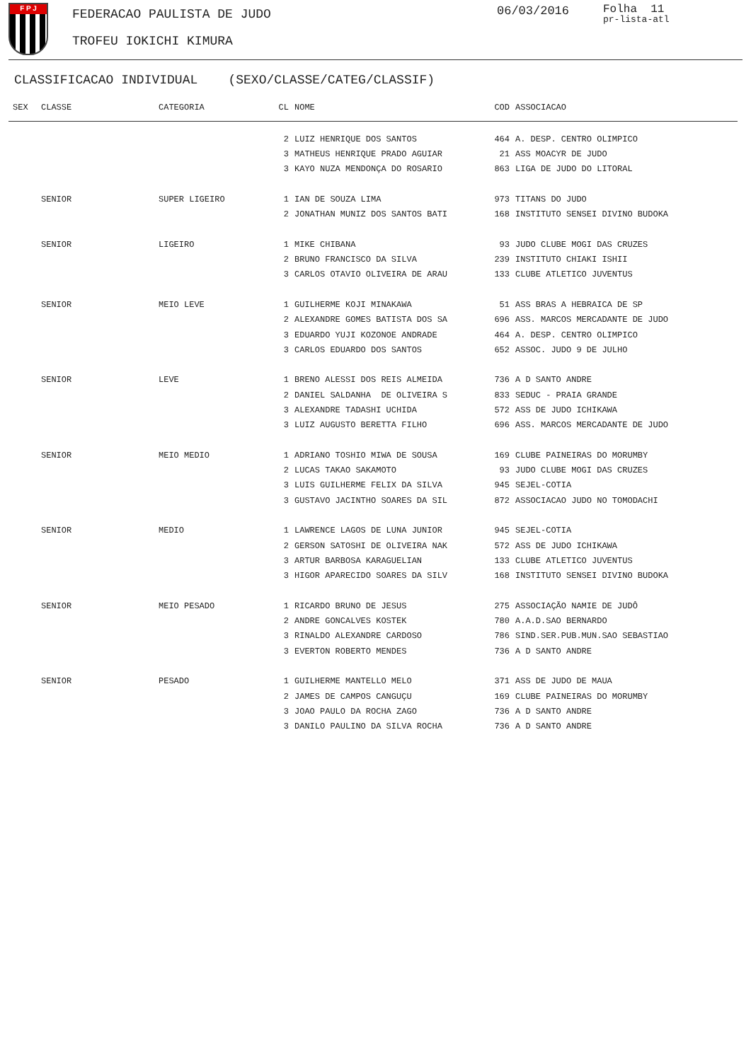F P J
FEDERACAO PAULISTA DE JUDO
TROFEU IOKICHI KIMURA
06/03/2016 Folha 11
pr-lista-atl
CLASSIFICACAO INDIVIDUAL (SEXO/CLASSE/CATEG/CLASSIF)
| SEX | CLASSE | CATEGORIA | CL | NOME | COD | ASSOCIACAO |
| --- | --- | --- | --- | --- | --- | --- |
| | | | 2 | LUIZ HENRIQUE DOS SANTOS | 464 | A. DESP. CENTRO OLIMPICO |
| | | | 3 | MATHEUS HENRIQUE PRADO AGUIAR | 21 | ASS MOACYR DE JUDO |
| | | | 3 | KAYO NUZA MENDONÇA DO ROSARIO | 863 | LIGA DE JUDO DO LITORAL |
| | SENIOR | SUPER LIGEIRO | 1 | IAN DE SOUZA LIMA | 973 | TITANS DO JUDO |
| | | | 2 | JONATHAN MUNIZ DOS SANTOS BATI | 168 | INSTITUTO SENSEI DIVINO BUDOKA |
| | SENIOR | LIGEIRO | 1 | MIKE CHIBANA | 93 | JUDO CLUBE MOGI DAS CRUZES |
| | | | 2 | BRUNO FRANCISCO DA SILVA | 239 | INSTITUTO CHIAKI ISHII |
| | | | 3 | CARLOS OTAVIO OLIVEIRA DE ARAU | 133 | CLUBE ATLETICO JUVENTUS |
| | SENIOR | MEIO LEVE | 1 | GUILHERME KOJI MINAKAWA | 51 | ASS BRAS A HEBRAICA DE SP |
| | | | 2 | ALEXANDRE GOMES BATISTA DOS SA | 696 | ASS. MARCOS MERCADANTE DE JUDO |
| | | | 3 | EDUARDO YUJI KOZONOE ANDRADE | 464 | A. DESP. CENTRO OLIMPICO |
| | | | 3 | CARLOS EDUARDO DOS SANTOS | 652 | ASSOC. JUDO 9 DE JULHO |
| | SENIOR | LEVE | 1 | BRENO ALESSI DOS REIS ALMEIDA | 736 | A D SANTO ANDRE |
| | | | 2 | DANIEL SALDANHA DE OLIVEIRA S | 833 | SEDUC - PRAIA GRANDE |
| | | | 3 | ALEXANDRE TADASHI UCHIDA | 572 | ASS DE JUDO ICHIKAWA |
| | | | 3 | LUIZ AUGUSTO BERETTA FILHO | 696 | ASS. MARCOS MERCADANTE DE JUDO |
| | SENIOR | MEIO MEDIO | 1 | ADRIANO TOSHIO MIWA DE SOUSA | 169 | CLUBE PAINEIRAS DO MORUMBY |
| | | | 2 | LUCAS TAKAO SAKAMOTO | 93 | JUDO CLUBE MOGI DAS CRUZES |
| | | | 3 | LUIS GUILHERME FELIX DA SILVA | 945 | SEJEL-COTIA |
| | | | 3 | GUSTAVO JACINTHO SOARES DA SIL | 872 | ASSOCIACAO JUDO NO TOMODACHI |
| | SENIOR | MEDIO | 1 | LAWRENCE LAGOS DE LUNA JUNIOR | 945 | SEJEL-COTIA |
| | | | 2 | GERSON SATOSHI DE OLIVEIRA NAK | 572 | ASS DE JUDO ICHIKAWA |
| | | | 3 | ARTUR BARBOSA KARAGUELIAN | 133 | CLUBE ATLETICO JUVENTUS |
| | | | 3 | HIGOR APARECIDO SOARES DA SILV | 168 | INSTITUTO SENSEI DIVINO BUDOKA |
| | SENIOR | MEIO PESADO | 1 | RICARDO BRUNO DE JESUS | 275 | ASSOCIAÇÃO NAMIE DE JUDÔ |
| | | | 2 | ANDRE GONCALVES KOSTEK | 780 | A.A.D.SAO BERNARDO |
| | | | 3 | RINALDO ALEXANDRE CARDOSO | 786 | SIND.SER.PUB.MUN.SAO SEBASTIAO |
| | | | 3 | EVERTON ROBERTO MENDES | 736 | A D SANTO ANDRE |
| | SENIOR | PESADO | 1 | GUILHERME MANTELLO MELO | 371 | ASS DE JUDO DE MAUA |
| | | | 2 | JAMES DE CAMPOS CANGUÇU | 169 | CLUBE PAINEIRAS DO MORUMBY |
| | | | 3 | JOAO PAULO DA ROCHA ZAGO | 736 | A D SANTO ANDRE |
| | | | 3 | DANILO PAULINO DA SILVA ROCHA | 736 | A D SANTO ANDRE |